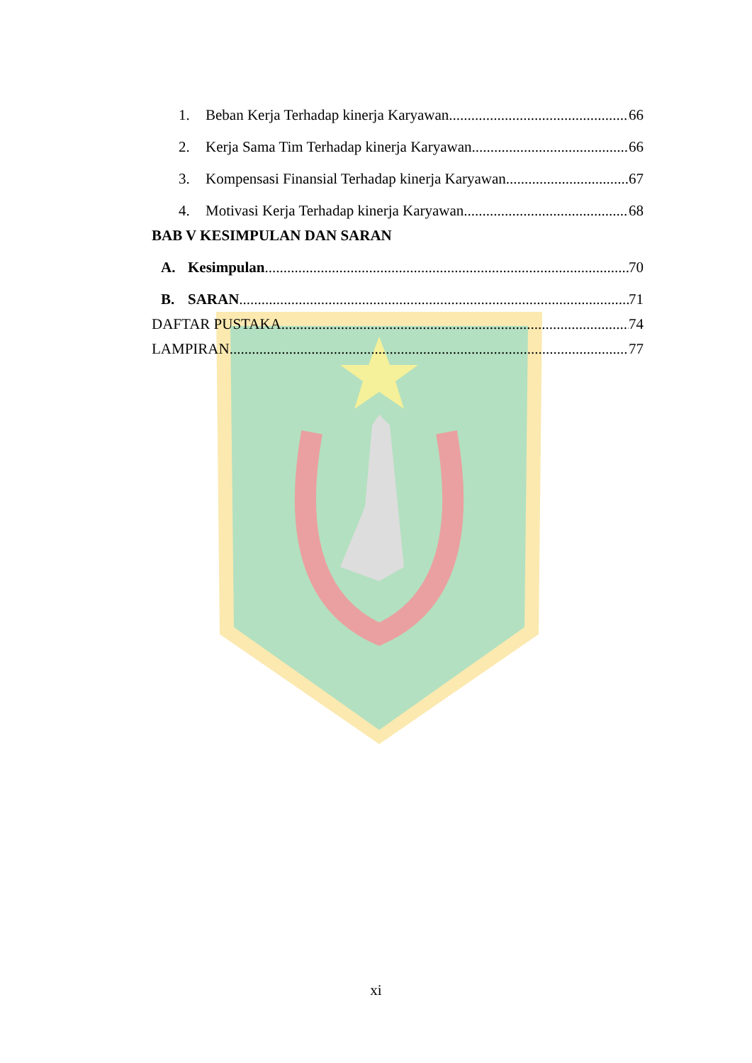1. Beban Kerja Terhadap kinerja Karyawan 66
2. Kerja Sama Tim Terhadap kinerja Karyawan 66
3. Kompensasi Finansial Terhadap kinerja Karyawan 67
4. Motivasi Kerja Terhadap kinerja Karyawan 68
BAB V KESIMPULAN DAN SARAN
A. Kesimpulan 70
B. SARAN 71
DAFTAR PUSTAKA 74
LAMPIRAN 77
xi